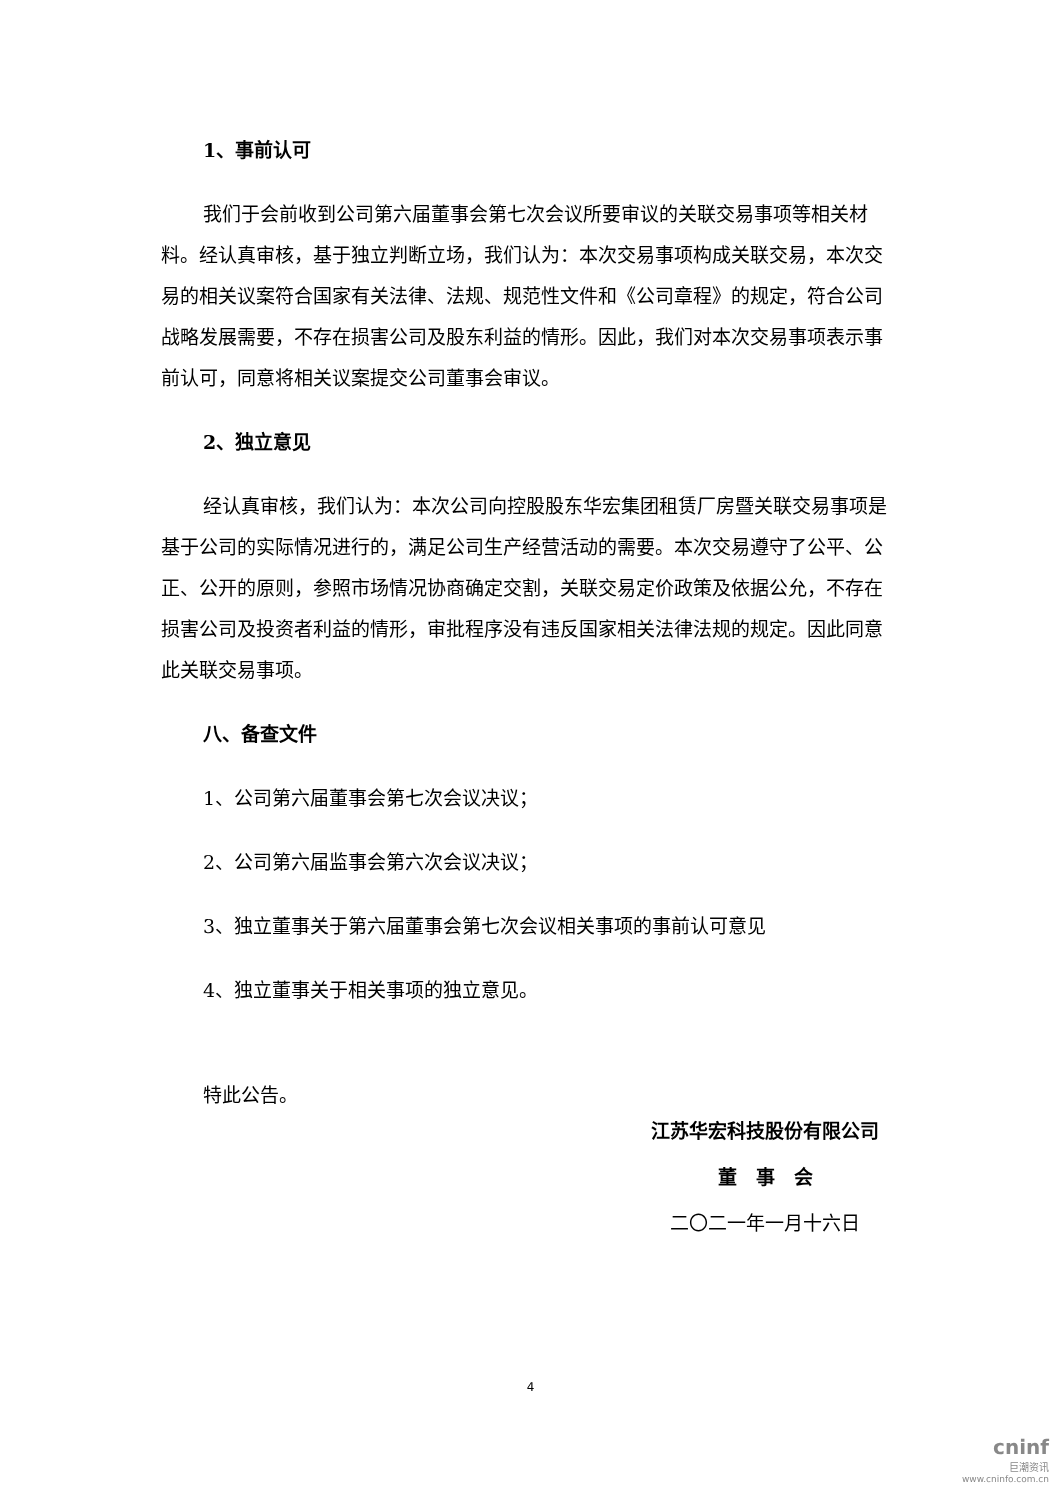1、事前认可
我们于会前收到公司第六届董事会第七次会议所要审议的关联交易事项等相关材料。经认真审核，基于独立判断立场，我们认为：本次交易事项构成关联交易，本次交易的相关议案符合国家有关法律、法规、规范性文件和《公司章程》的规定，符合公司战略发展需要，不存在损害公司及股东利益的情形。因此，我们对本次交易事项表示事前认可，同意将相关议案提交公司董事会审议。
2、独立意见
经认真审核，我们认为：本次公司向控股股东华宏集团租赁厂房暨关联交易事项是基于公司的实际情况进行的，满足公司生产经营活动的需要。本次交易遵守了公平、公正、公开的原则，参照市场情况协商确定交割，关联交易定价政策及依据公允，不存在损害公司及投资者利益的情形，审批程序没有违反国家相关法律法规的规定。因此同意此关联交易事项。
八、备查文件
1、公司第六届董事会第七次会议决议；
2、公司第六届监事会第六次会议决议；
3、独立董事关于第六届董事会第七次会议相关事项的事前认可意见
4、独立董事关于相关事项的独立意见。
特此公告。
江苏华宏科技股份有限公司
董　事　会
二〇二一年一月十六日
4
cninf
巨潮资讯
www.cninfo.com.cn